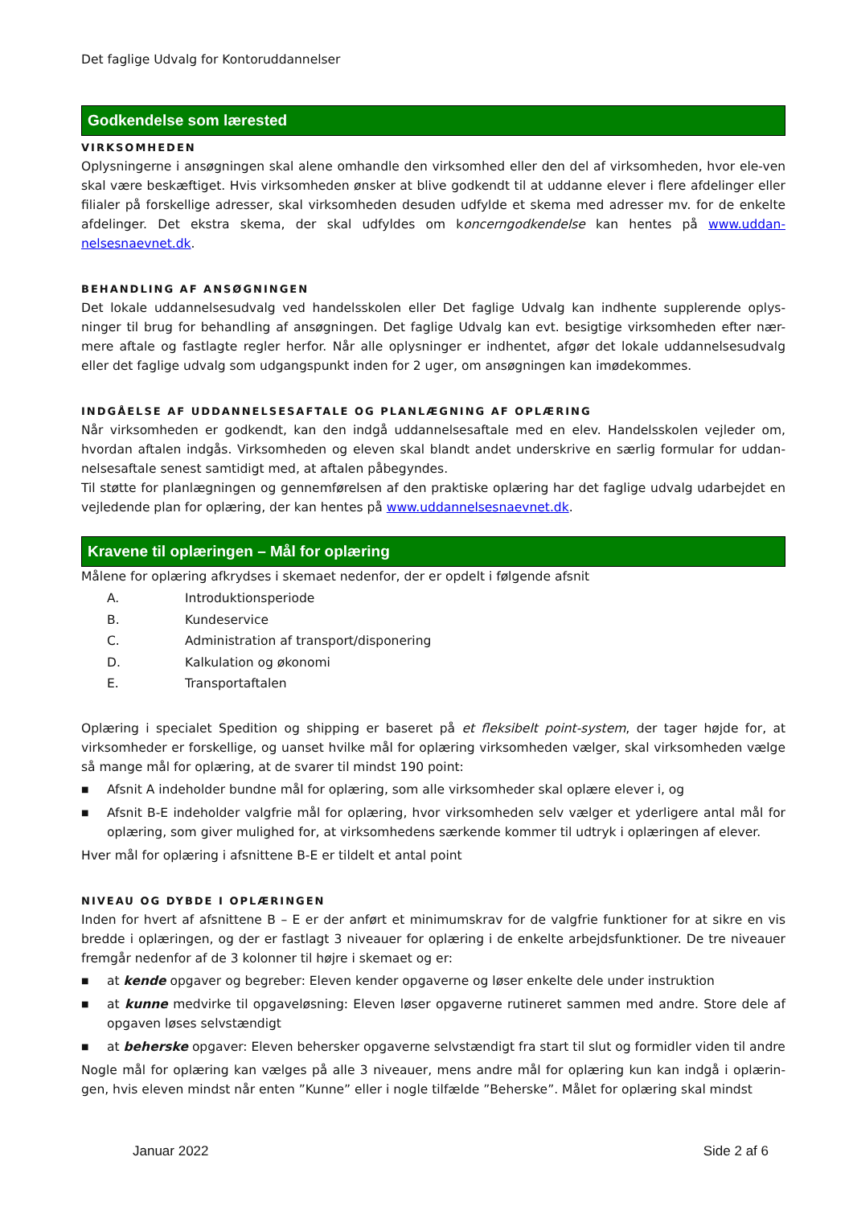Det faglige Udvalg for Kontoruddannelser
Godkendelse som lærested
VIRKSOMHEDEN
Oplysningerne i ansøgningen skal alene omhandle den virksomhed eller den del af virksomheden, hvor ele-ven skal være beskæftiget. Hvis virksomheden ønsker at blive godkendt til at uddanne elever i flere afdelinger eller filialer på forskellige adresser, skal virksomheden desuden udfylde et skema med adresser mv. for de enkelte afdelinger. Det ekstra skema, der skal udfyldes om koncerngodkendelse kan hentes på www.uddan-nelsesnaevnet.dk.
BEHANDLING AF ANSØGNINGEN
Det lokale uddannelsesudvalg ved handelsskolen eller Det faglige Udvalg kan indhente supplerende oplys-ninger til brug for behandling af ansøgningen. Det faglige Udvalg kan evt. besigtige virksomheden efter nær-mere aftale og fastlagte regler herfor. Når alle oplysninger er indhentet, afgør det lokale uddannelsesudvalg eller det faglige udvalg som udgangspunkt inden for 2 uger, om ansøgningen kan imødekommes.
INDGÅELSE AF UDDANNELSESAFTALE OG PLANLÆGNING AF OPLÆRING
Når virksomheden er godkendt, kan den indgå uddannelsesaftale med en elev. Handelsskolen vejleder om, hvordan aftalen indgås. Virksomheden og eleven skal blandt andet underskrive en særlig formular for uddan-nelsesaftale senest samtidigt med, at aftalen påbegyndes.
Til støtte for planlægningen og gennemførelsen af den praktiske oplæring har det faglige udvalg udarbejdet en vejledende plan for oplæring, der kan hentes på www.uddannelsesnaevnet.dk.
Kravene til oplæringen – Mål for oplæring
Målene for oplæring afkrydses i skemaet nedenfor, der er opdelt i følgende afsnit
A. Introduktionsperiode
B. Kundeservice
C. Administration af transport/disponering
D. Kalkulation og økonomi
E. Transportaftalen
Oplæring i specialet Spedition og shipping er baseret på et fleksibelt point-system, der tager højde for, at virksomheder er forskellige, og uanset hvilke mål for oplæring virksomheden vælger, skal virksomheden vælge så mange mål for oplæring, at de svarer til mindst 190 point:
■ Afsnit A indeholder bundne mål for oplæring, som alle virksomheder skal oplære elever i, og
■ Afsnit B-E indeholder valgfrie mål for oplæring, hvor virksomheden selv vælger et yderligere antal mål for oplæring, som giver mulighed for, at virksomhedens særkende kommer til udtryk i oplæringen af elever.
Hver mål for oplæring i afsnittene B-E er tildelt et antal point
NIVEAU OG DYBDE I OPLÆRINGEN
Inden for hvert af afsnittene B – E er der anført et minimumskrav for de valgfrie funktioner for at sikre en vis bredde i oplæringen, og der er fastlagt 3 niveauer for oplæring i de enkelte arbejdsfunktioner. De tre niveauer fremgår nedenfor af de 3 kolonner til højre i skemaet og er:
■ at kende opgaver og begreber: Eleven kender opgaverne og løser enkelte dele under instruktion
■ at kunne medvirke til opgaveløsning: Eleven løser opgaverne rutineret sammen med andre. Store dele af opgaven løses selvstændigt
■ at beherske opgaver: Eleven behersker opgaverne selvstændigt fra start til slut og formidler viden til andre
Nogle mål for oplæring kan vælges på alle 3 niveauer, mens andre mål for oplæring kun kan indgå i oplærin-gen, hvis eleven mindst når enten ”Kunne” eller i nogle tilfælde ”Beherske”. Målet for oplæring skal mindst
Januar 2022 Side 2 af 6